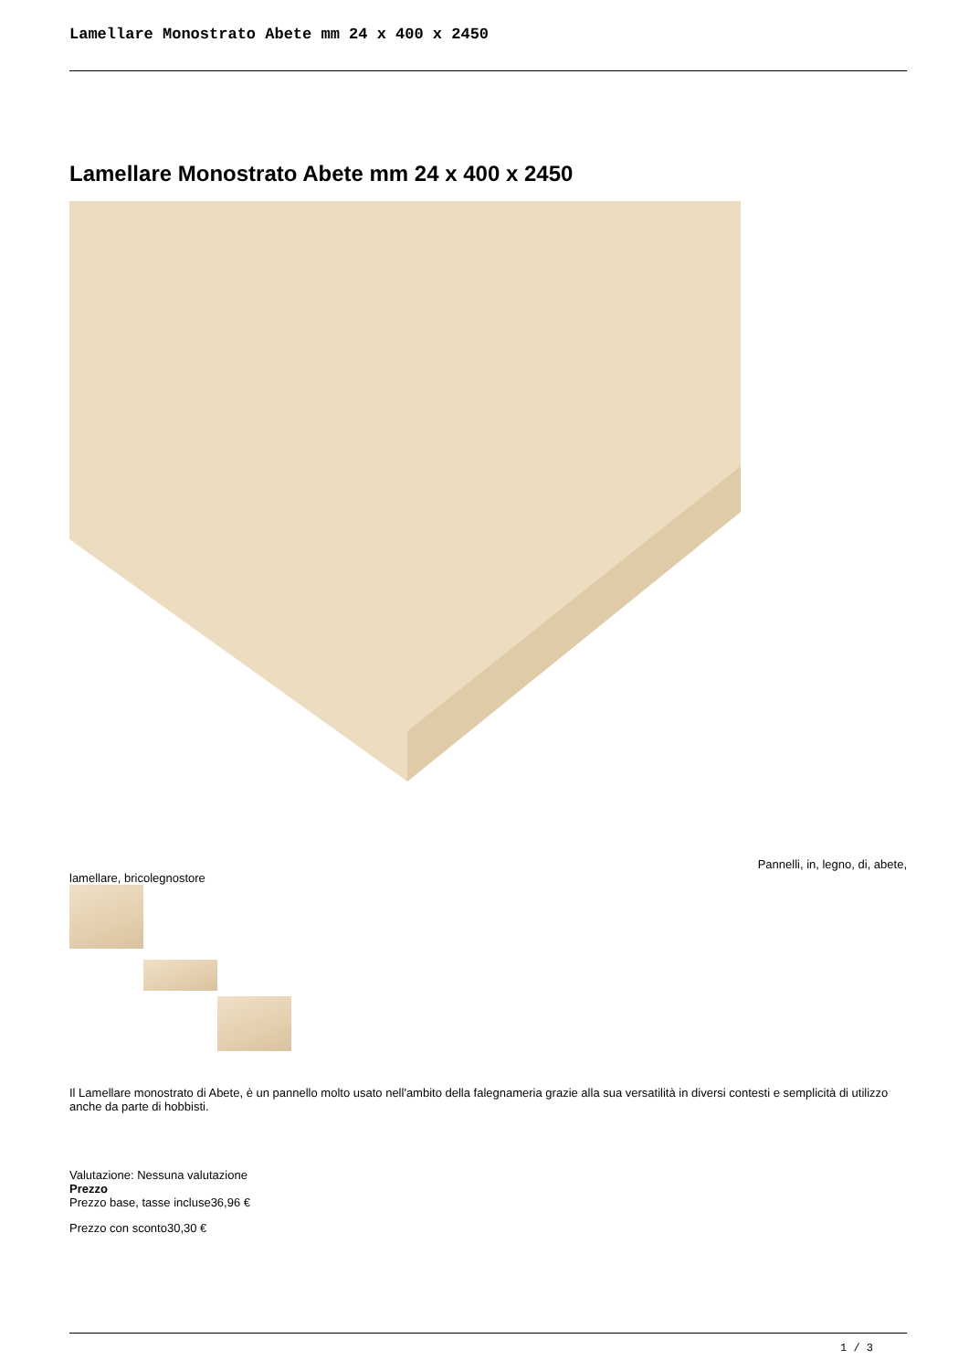Lamellare Monostrato Abete mm 24 x 400 x 2450
Lamellare Monostrato Abete mm 24 x 400 x 2450
Pannelli, in, legno, di, abete,
lamellare, bricolegnostore
Il Lamellare monostrato di Abete, è un pannello molto usato nell'ambito della falegnameria grazie alla sua versatilità in diversi contesti e semplicità di utilizzo anche da parte di hobbisti.
Valutazione: Nessuna valutazione
Prezzo
Prezzo base, tasse incluse36,96 €
Prezzo con sconto30,30 €
1 / 3